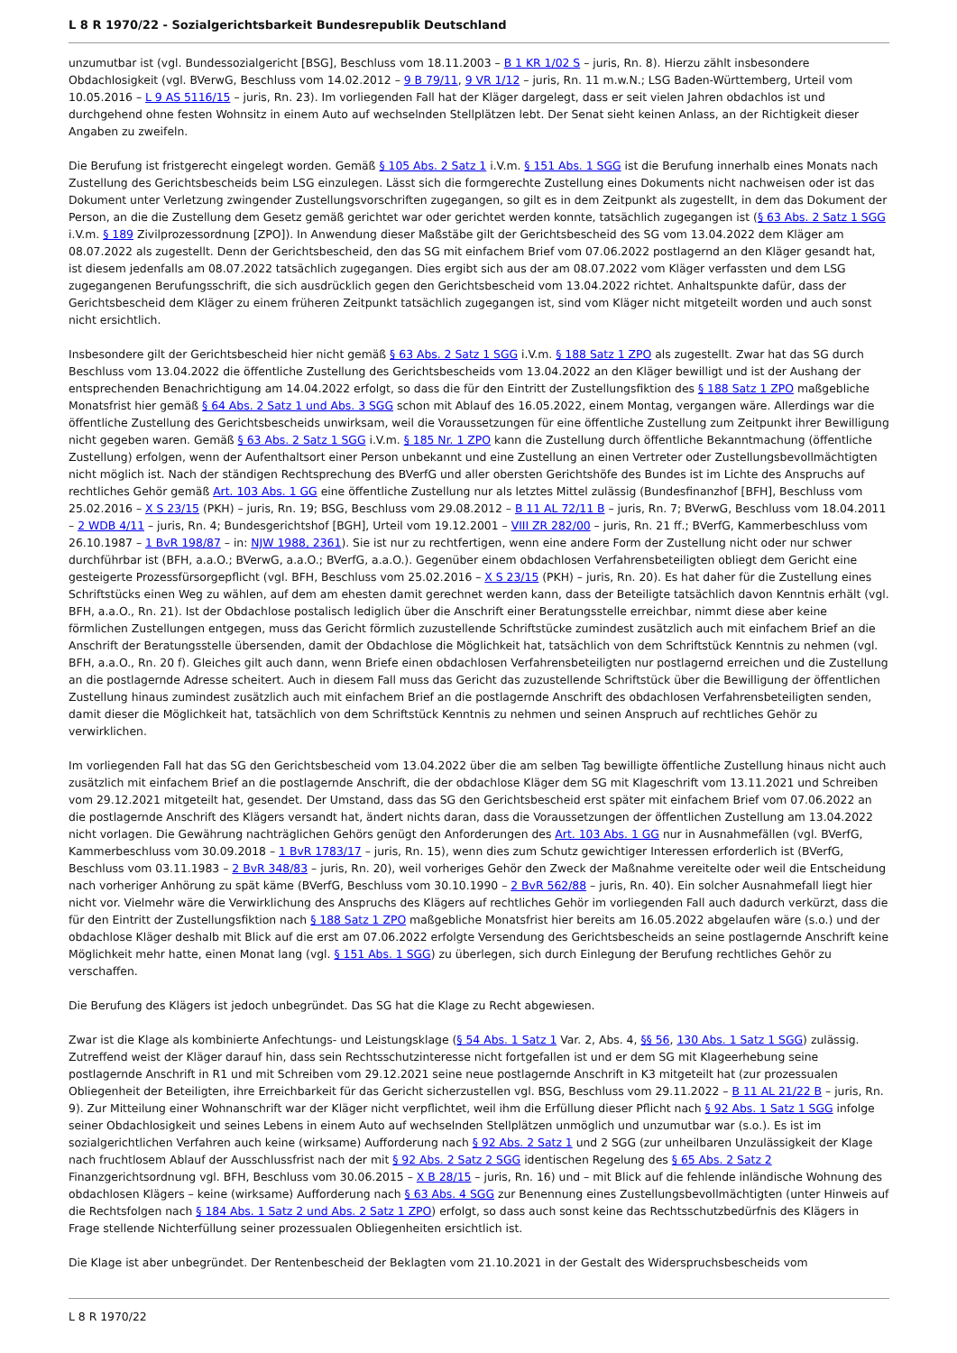L 8 R 1970/22 - Sozialgerichtsbarkeit Bundesrepublik Deutschland
unzumutbar ist (vgl. Bundessozialgericht [BSG], Beschluss vom 18.11.2003 – B 1 KR 1/02 S – juris, Rn. 8). Hierzu zählt insbesondere Obdachlosigkeit (vgl. BVerwG, Beschluss vom 14.02.2012 – 9 B 79/11, 9 VR 1/12 – juris, Rn. 11 m.w.N.; LSG Baden-Württemberg, Urteil vom 10.05.2016 – L 9 AS 5116/15 – juris, Rn. 23). Im vorliegenden Fall hat der Kläger dargelegt, dass er seit vielen Jahren obdachlos ist und durchgehend ohne festen Wohnsitz in einem Auto auf wechselnden Stellplätzen lebt. Der Senat sieht keinen Anlass, an der Richtigkeit dieser Angaben zu zweifeln.
Die Berufung ist fristgerecht eingelegt worden. Gemäß § 105 Abs. 2 Satz 1 i.V.m. § 151 Abs. 1 SGG ist die Berufung innerhalb eines Monats nach Zustellung des Gerichtsbescheids beim LSG einzulegen. Lässt sich die formgerechte Zustellung eines Dokuments nicht nachweisen oder ist das Dokument unter Verletzung zwingender Zustellungsvorschriften zugegangen, so gilt es in dem Zeitpunkt als zugestellt, in dem das Dokument der Person, an die die Zustellung dem Gesetz gemäß gerichtet war oder gerichtet werden konnte, tatsächlich zugegangen ist (§ 63 Abs. 2 Satz 1 SGG i.V.m. § 189 Zivilprozessordnung [ZPO]). In Anwendung dieser Maßstäbe gilt der Gerichtsbescheid des SG vom 13.04.2022 dem Kläger am 08.07.2022 als zugestellt. Denn der Gerichtsbescheid, den das SG mit einfachem Brief vom 07.06.2022 postlagernd an den Kläger gesandt hat, ist diesem jedenfalls am 08.07.2022 tatsächlich zugegangen. Dies ergibt sich aus der am 08.07.2022 vom Kläger verfassten und dem LSG zugegangenen Berufungsschrift, die sich ausdrücklich gegen den Gerichtsbescheid vom 13.04.2022 richtet. Anhaltspunkte dafür, dass der Gerichtsbescheid dem Kläger zu einem früheren Zeitpunkt tatsächlich zugegangen ist, sind vom Kläger nicht mitgeteilt worden und auch sonst nicht ersichtlich.
Insbesondere gilt der Gerichtsbescheid hier nicht gemäß § 63 Abs. 2 Satz 1 SGG i.V.m. § 188 Satz 1 ZPO als zugestellt. Zwar hat das SG durch Beschluss vom 13.04.2022 die öffentliche Zustellung des Gerichtsbescheids vom 13.04.2022 an den Kläger bewilligt und ist der Aushang der entsprechenden Benachrichtigung am 14.04.2022 erfolgt, so dass die für den Eintritt der Zustellungsfiktion des § 188 Satz 1 ZPO maßgebliche Monatsfrist hier gemäß § 64 Abs. 2 Satz 1 und Abs. 3 SGG schon mit Ablauf des 16.05.2022, einem Montag, vergangen wäre. Allerdings war die öffentliche Zustellung des Gerichtsbescheids unwirksam, weil die Voraussetzungen für eine öffentliche Zustellung zum Zeitpunkt ihrer Bewilligung nicht gegeben waren. Gemäß § 63 Abs. 2 Satz 1 SGG i.V.m. § 185 Nr. 1 ZPO kann die Zustellung durch öffentliche Bekanntmachung (öffentliche Zustellung) erfolgen, wenn der Aufenthaltsort einer Person unbekannt und eine Zustellung an einen Vertreter oder Zustellungsbevollmächtigten nicht möglich ist. Nach der ständigen Rechtsprechung des BVerfG und aller obersten Gerichtshöfe des Bundes ist im Lichte des Anspruchs auf rechtliches Gehör gemäß Art. 103 Abs. 1 GG eine öffentliche Zustellung nur als letztes Mittel zulässig (Bundesfinanzhof [BFH], Beschluss vom 25.02.2016 – X S 23/15 (PKH) – juris, Rn. 19; BSG, Beschluss vom 29.08.2012 – B 11 AL 72/11 B – juris, Rn. 7; BVerwG, Beschluss vom 18.04.2011 – 2 WDB 4/11 – juris, Rn. 4; Bundesgerichtshof [BGH], Urteil vom 19.12.2001 – VIII ZR 282/00 – juris, Rn. 21 ff.; BVerfG, Kammerbeschluss vom 26.10.1987 – 1 BvR 198/87 – in: NJW 1988, 2361). Sie ist nur zu rechtfertigen, wenn eine andere Form der Zustellung nicht oder nur schwer durchführbar ist (BFH, a.a.O.; BVerwG, a.a.O.; BVerfG, a.a.O.). Gegenüber einem obdachlosen Verfahrensbeteiligten obliegt dem Gericht eine gesteigerte Prozessfürsorgepflicht (vgl. BFH, Beschluss vom 25.02.2016 – X S 23/15 (PKH) – juris, Rn. 20). Es hat daher für die Zustellung eines Schriftstücks einen Weg zu wählen, auf dem am ehesten damit gerechnet werden kann, dass der Beteiligte tatsächlich davon Kenntnis erhält (vgl. BFH, a.a.O., Rn. 21). Ist der Obdachlose postalisch lediglich über die Anschrift einer Beratungsstelle erreichbar, nimmt diese aber keine förmlichen Zustellungen entgegen, muss das Gericht förmlich zuzustellende Schriftstücke zumindest zusätzlich auch mit einfachem Brief an die Anschrift der Beratungsstelle übersenden, damit der Obdachlose die Möglichkeit hat, tatsächlich von dem Schriftstück Kenntnis zu nehmen (vgl. BFH, a.a.O., Rn. 20 f). Gleiches gilt auch dann, wenn Briefe einen obdachlosen Verfahrensbeteiligten nur postlagernd erreichen und die Zustellung an die postlagernde Adresse scheitert. Auch in diesem Fall muss das Gericht das zuzustellende Schriftstück über die Bewilligung der öffentlichen Zustellung hinaus zumindest zusätzlich auch mit einfachem Brief an die postlagernde Anschrift des obdachlosen Verfahrensbeteiligten senden, damit dieser die Möglichkeit hat, tatsächlich von dem Schriftstück Kenntnis zu nehmen und seinen Anspruch auf rechtliches Gehör zu verwirklichen.
Im vorliegenden Fall hat das SG den Gerichtsbescheid vom 13.04.2022 über die am selben Tag bewilligte öffentliche Zustellung hinaus nicht auch zusätzlich mit einfachem Brief an die postlagernde Anschrift, die der obdachlose Kläger dem SG mit Klageschrift vom 13.11.2021 und Schreiben vom 29.12.2021 mitgeteilt hat, gesendet. Der Umstand, dass das SG den Gerichtsbescheid erst später mit einfachem Brief vom 07.06.2022 an die postlagernde Anschrift des Klägers versandt hat, ändert nichts daran, dass die Voraussetzungen der öffentlichen Zustellung am 13.04.2022 nicht vorlagen. Die Gewährung nachträglichen Gehörs genügt den Anforderungen des Art. 103 Abs. 1 GG nur in Ausnahmefällen (vgl. BVerfG, Kammerbeschluss vom 30.09.2018 – 1 BvR 1783/17 – juris, Rn. 15), wenn dies zum Schutz gewichtiger Interessen erforderlich ist (BVerfG, Beschluss vom 03.11.1983 – 2 BvR 348/83 – juris, Rn. 20), weil vorheriges Gehör den Zweck der Maßnahme vereitelte oder weil die Entscheidung nach vorheriger Anhörung zu spät käme (BVerfG, Beschluss vom 30.10.1990 – 2 BvR 562/88 – juris, Rn. 40). Ein solcher Ausnahmefall liegt hier nicht vor. Vielmehr wäre die Verwirklichung des Anspruchs des Klägers auf rechtliches Gehör im vorliegenden Fall auch dadurch verkürzt, dass die für den Eintritt der Zustellungsfiktion nach § 188 Satz 1 ZPO maßgebliche Monatsfrist hier bereits am 16.05.2022 abgelaufen wäre (s.o.) und der obdachlose Kläger deshalb mit Blick auf die erst am 07.06.2022 erfolgte Versendung des Gerichtsbescheids an seine postlagernde Anschrift keine Möglichkeit mehr hatte, einen Monat lang (vgl. § 151 Abs. 1 SGG) zu überlegen, sich durch Einlegung der Berufung rechtliches Gehör zu verschaffen.
Die Berufung des Klägers ist jedoch unbegründet. Das SG hat die Klage zu Recht abgewiesen.
Zwar ist die Klage als kombinierte Anfechtungs- und Leistungsklage (§ 54 Abs. 1 Satz 1 Var. 2, Abs. 4, §§ 56, 130 Abs. 1 Satz 1 SGG) zulässig. Zutreffend weist der Kläger darauf hin, dass sein Rechtsschutzinteresse nicht fortgefallen ist und er dem SG mit Klageerhebung seine postlagernde Anschrift in R1 und mit Schreiben vom 29.12.2021 seine neue postlagernde Anschrift in K3 mitgeteilt hat (zur prozessualen Obliegenheit der Beteiligten, ihre Erreichbarkeit für das Gericht sicherzustellen vgl. BSG, Beschluss vom 29.11.2022 – B 11 AL 21/22 B – juris, Rn. 9). Zur Mitteilung einer Wohnanschrift war der Kläger nicht verpflichtet, weil ihm die Erfüllung dieser Pflicht nach § 92 Abs. 1 Satz 1 SGG infolge seiner Obdachlosigkeit und seines Lebens in einem Auto auf wechselnden Stellplätzen unmöglich und unzumutbar war (s.o.). Es ist im sozialgerichtlichen Verfahren auch keine (wirksame) Aufforderung nach § 92 Abs. 2 Satz 1 und 2 SGG (zur unheilbaren Unzulässigkeit der Klage nach fruchtlosem Ablauf der Ausschlussfrist nach der mit § 92 Abs. 2 Satz 2 SGG identischen Regelung des § 65 Abs. 2 Satz 2 Finanzgerichtsordnung vgl. BFH, Beschluss vom 30.06.2015 – X B 28/15 – juris, Rn. 16) und – mit Blick auf die fehlende inländische Wohnung des obdachlosen Klägers – keine (wirksame) Aufforderung nach § 63 Abs. 4 SGG zur Benennung eines Zustellungsbevollmächtigten (unter Hinweis auf die Rechtsfolgen nach § 184 Abs. 1 Satz 2 und Abs. 2 Satz 1 ZPO) erfolgt, so dass auch sonst keine das Rechtsschutzbedürfnis des Klägers in Frage stellende Nichterfüllung seiner prozessualen Obliegenheiten ersichtlich ist.
Die Klage ist aber unbegründet. Der Rentenbescheid der Beklagten vom 21.10.2021 in der Gestalt des Widerspruchsbescheids vom
L 8 R 1970/22